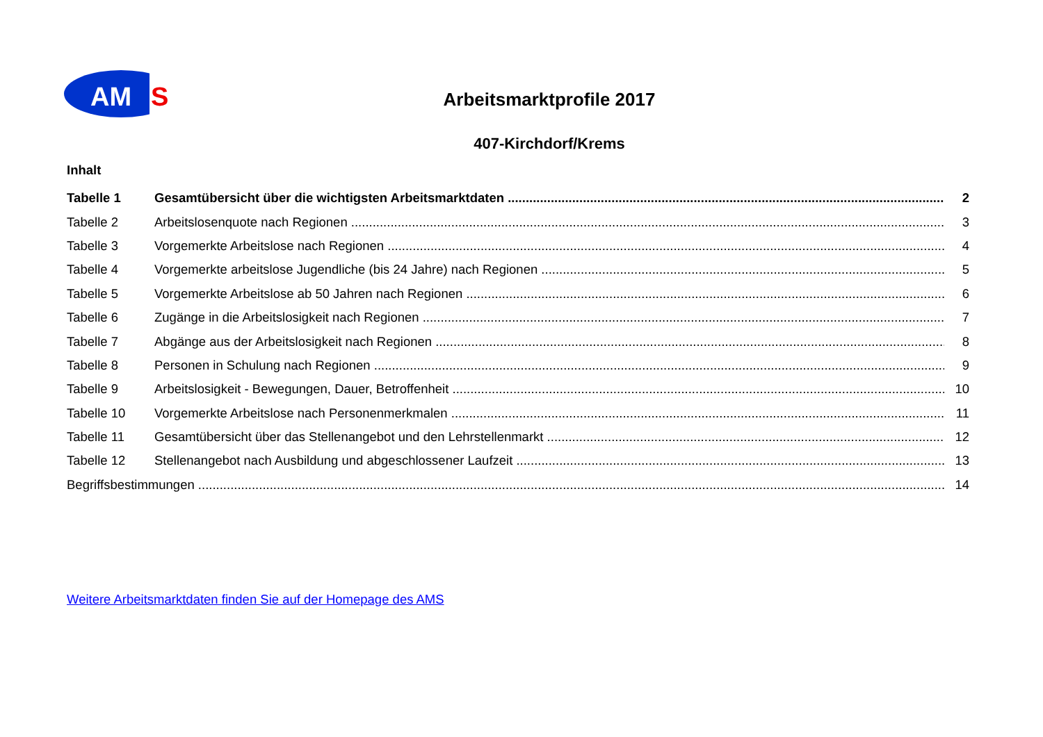AM
S
Arbeitsmarktprofile 2017
407-Kirchdorf/Krems
Inhalt
Tabelle 1 Gesamtübersicht über die wichtigsten Arbeitsmarktdaten 2
Tabelle 2 Arbeitslosenquote nach Regionen 3
Tabelle 3 Vorgemerkte Arbeitslose nach Regionen 4
Tabelle 4 Vorgemerkte arbeitslose Jugendliche (bis 24 Jahre) nach Regionen 5
Tabelle 5 Vorgemerkte Arbeitslose ab 50 Jahren nach Regionen 6
Tabelle 6 Zugänge in die Arbeitslosigkeit nach Regionen 7
Tabelle 7 Abgänge aus der Arbeitslosigkeit nach Regionen 8
Tabelle 8 Personen in Schulung nach Regionen 9
Tabelle 9 Arbeitslosigkeit - Bewegungen, Dauer, Betroffenheit 10
Tabelle 10 Vorgemerkte Arbeitslose nach Personenmerkmalen 11
Tabelle 11 Gesamtübersicht über das Stellenangebot und den Lehrstellenmarkt 12
Tabelle 12 Stellenangebot nach Ausbildung und abgeschlossener Laufzeit 13
Begriffsbestimmungen 14
Weitere Arbeitsmarktdaten finden Sie auf der Homepage des AMS